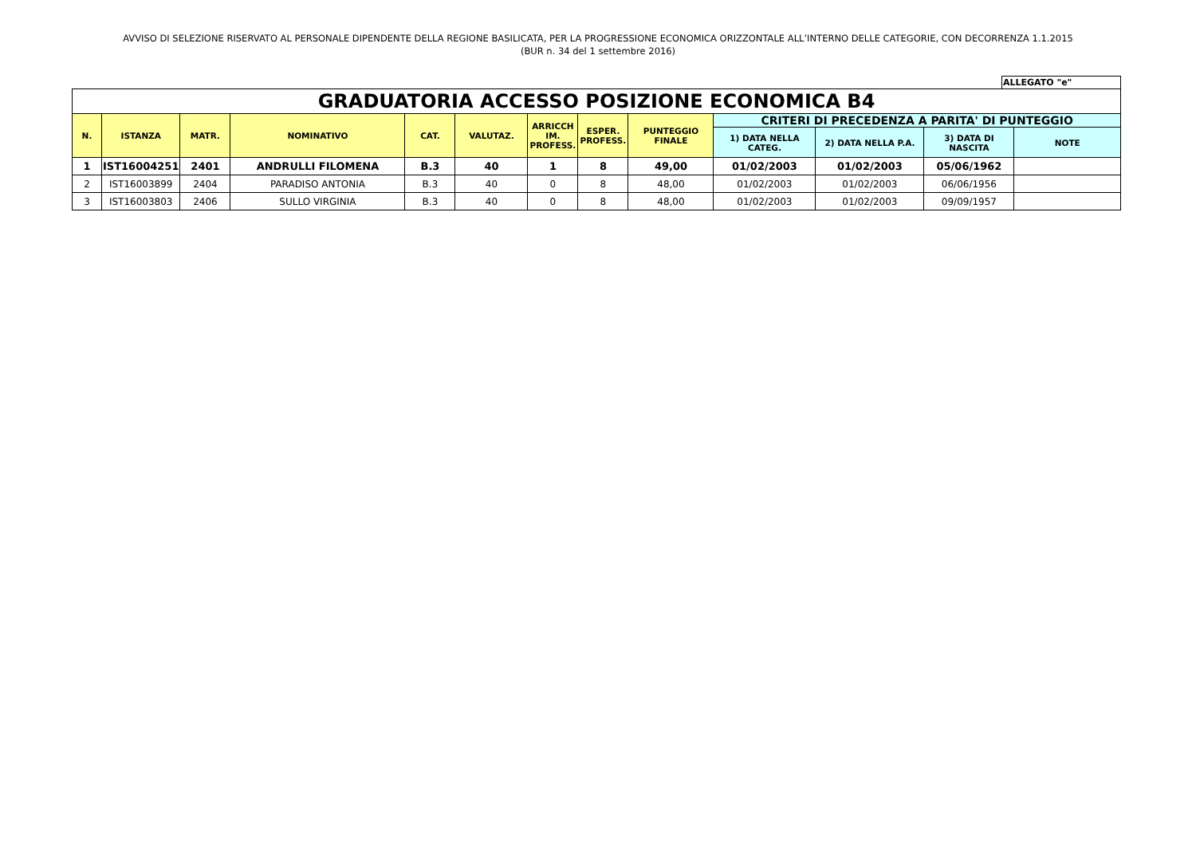AVVISO DI SELEZIONE RISERVATO AL PERSONALE DIPENDENTE DELLA REGIONE BASILICATA, PER LA PROGRESSIONE ECONOMICA ORIZZONTALE ALL’INTERNO DELLE CATEGORIE, CON DECORRENZA 1.1.2015
(BUR n. 34 del 1 settembre 2016)
ALLEGATO "e"
| GRADUATORIA ACCESSO POSIZIONE ECONOMICA B4 | | | | | | | | | | | | |
| N. | ISTANZA | MATR. | NOMINATIVO | CAT. | VALUTAZ. | ARRICCH IM. PROFESS. | ESPER. PROFESS. | PUNTEGGIO FINALE | CRITERI DI PRECEDENZA A PARITA' DI PUNTEGGIO | | | |
| | | | | | | | | | 1) DATA NELLA CATEG. | 2) DATA NELLA P.A. | 3) DATA DI NASCITA | NOTE |
| 1 | IST16004251 | 2401 | ANDRULLI FILOMENA | B.3 | 40 | 1 | 8 | 49,00 | 01/02/2003 | 01/02/2003 | 05/06/1962 | |
| 2 | IST16003899 | 2404 | PARADISO ANTONIA | B.3 | 40 | 0 | 8 | 48,00 | 01/02/2003 | 01/02/2003 | 06/06/1956 | |
| 3 | IST16003803 | 2406 | SULLO VIRGINIA | B.3 | 40 | 0 | 8 | 48,00 | 01/02/2003 | 01/02/2003 | 09/09/1957 | |